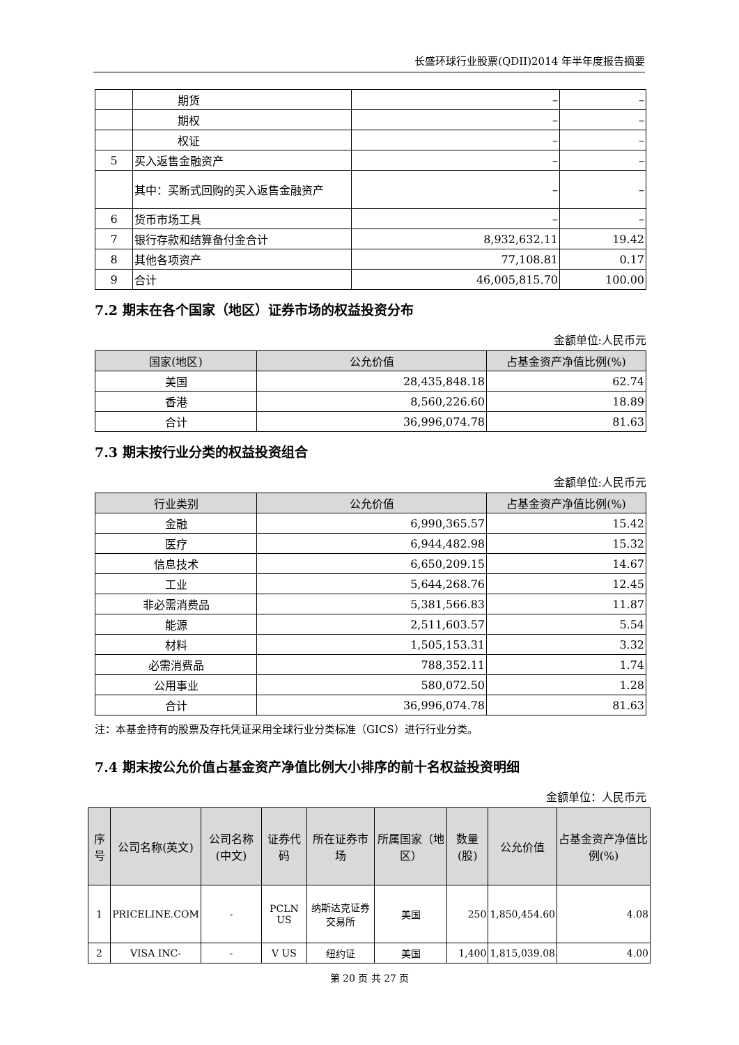长盛环球行业股票(QDII)2014 年半年度报告摘要
| | 期货 | – | – |
| | 期权 | – | – |
| | 权证 | – | – |
| 5 | 买入返售金融资产 | – | – |
| | 其中：买断式回购的买入返售金融资产 | – | – |
| 6 | 货币市场工具 | – | – |
| 7 | 银行存款和结算备付金合计 | 8,932,632.11 | 19.42 |
| 8 | 其他各项资产 | 77,108.81 | 0.17 |
| 9 | 合计 | 46,005,815.70 | 100.00 |
7.2 期末在各个国家（地区）证券市场的权益投资分布
金额单位:人民币元
| 国家(地区) | 公允价值 | 占基金资产净值比例(%) |
| --- | --- | --- |
| 美国 | 28,435,848.18 | 62.74 |
| 香港 | 8,560,226.60 | 18.89 |
| 合计 | 36,996,074.78 | 81.63 |
7.3 期末按行业分类的权益投资组合
金额单位:人民币元
| 行业类别 | 公允价值 | 占基金资产净值比例(%) |
| --- | --- | --- |
| 金融 | 6,990,365.57 | 15.42 |
| 医疗 | 6,944,482.98 | 15.32 |
| 信息技术 | 6,650,209.15 | 14.67 |
| 工业 | 5,644,268.76 | 12.45 |
| 非必需消费品 | 5,381,566.83 | 11.87 |
| 能源 | 2,511,603.57 | 5.54 |
| 材料 | 1,505,153.31 | 3.32 |
| 必需消费品 | 788,352.11 | 1.74 |
| 公用事业 | 580,072.50 | 1.28 |
| 合计 | 36,996,074.78 | 81.63 |
注：本基金持有的股票及存托凭证采用全球行业分类标准（GICS）进行行业分类。
7.4 期末按公允价值占基金资产净值比例大小排序的前十名权益投资明细
金额单位：人民币元
| 序号 | 公司名称(英文) | 公司名称(中文) | 证券代码 | 所在证券市场 | 所属国家（地区） | 数量(股) | 公允价值 | 占基金资产净值比例(%) |
| --- | --- | --- | --- | --- | --- | --- | --- | --- |
| 1 | PRICELINE.COM | - | PCLN US | 纳斯达克证券交易所 | 美国 | 250 | 1,850,454.60 | 4.08 |
| 2 | VISA INC- | - | V US | 纽约证 | 美国 | 1,400 | 1,815,039.08 | 4.00 |
第 20 页 共 27 页